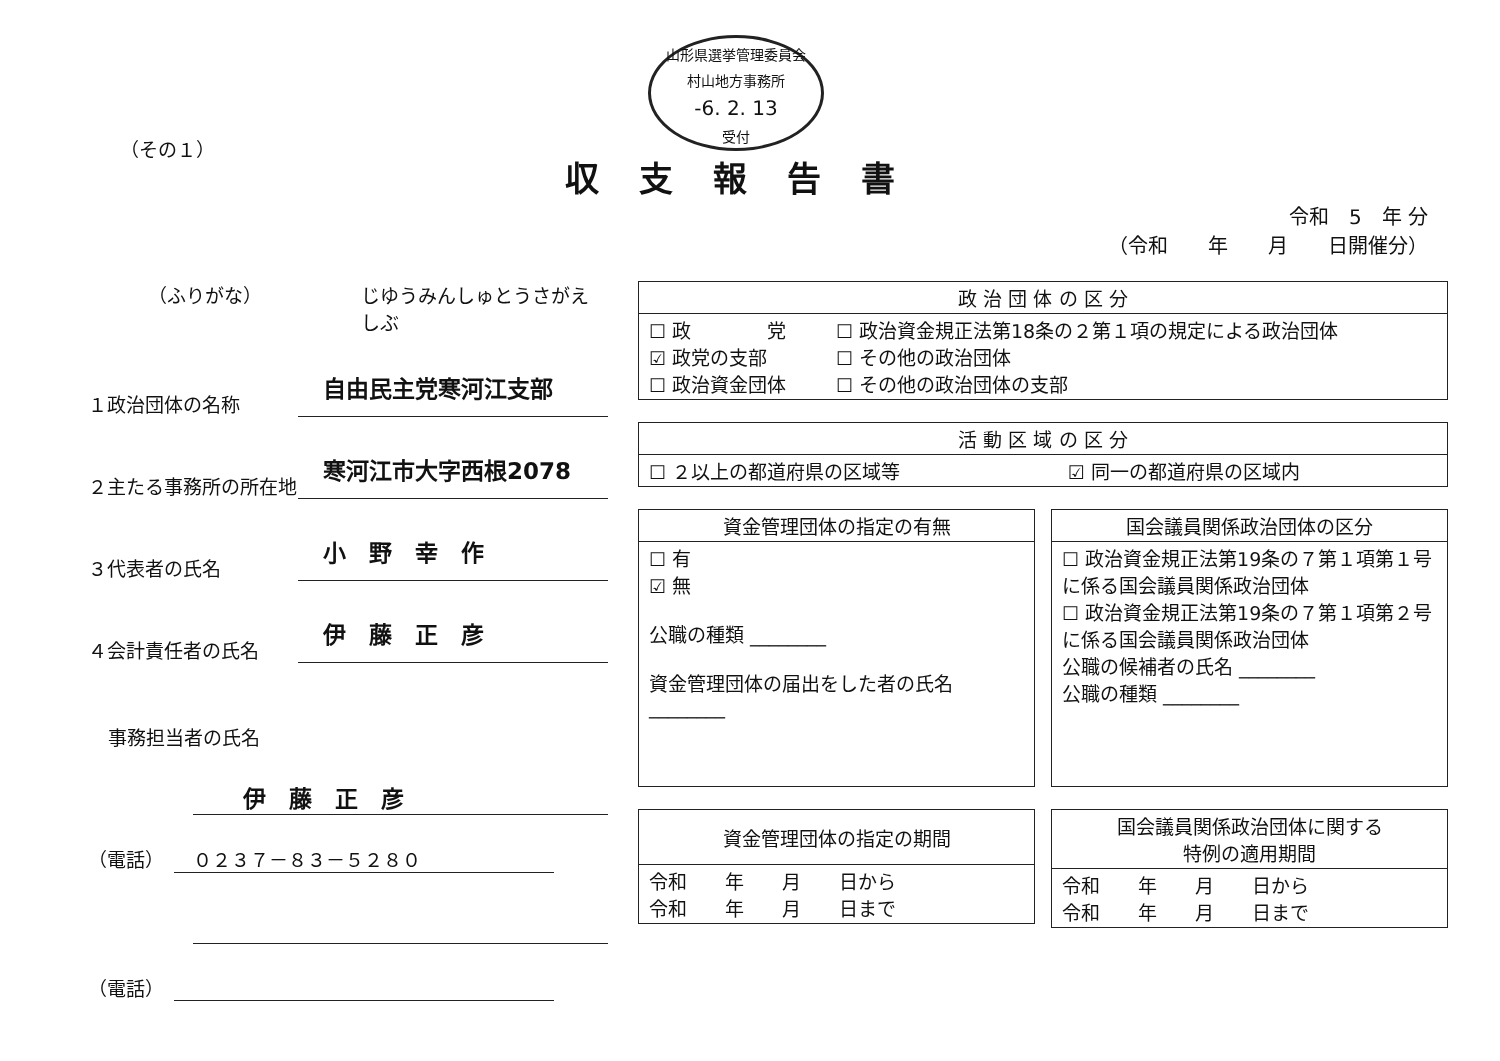山形県選挙管理委員会
村山地方事務所
-6. 2. 13
受付
（その１）
収支報告書
令和　5　年 分
（令和　　年　　月　　日開催分）
（ふりがな） じゆうみんしゅとうさがえしぶ
１政治団体の名称 自由民主党寒河江支部
２主たる事務所の所在地 寒河江市大字西根2078
３代表者の氏名 小　野　幸　作
４会計責任者の氏名 伊　藤　正　彦
事務担当者の氏名
伊　藤　正　彦
（電話）　　０２３７－８３－５２８０
（電話）　
| 政 治 団 体 の 区 分 | |
| --- | --- |
| ☐ 政 党 ☑ 政党の支部 ☐ 政治資金団体 | ☐ 政治資金規正法第18条の２第１項の規定による政治団体 ☐ その他の政治団体 ☐ その他の政治団体の支部 |
| 活 動 区 域 の 区 分 | |
| --- | --- |
| ☐ ２以上の都道府県の区域等 | ☑ 同一の都道府県の区域内 |
| 資金管理団体の指定の有無 |
| --- |
| ☐ 有 ☑ 無 公職の種類 ________ 資金管理団体の届出をした者の氏名 ________ |
| 国会議員関係政治団体の区分 |
| --- |
| ☐ 政治資金規正法第19条の７第１項第１号に係る国会議員関係政治団体 ☐ 政治資金規正法第19条の７第１項第２号に係る国会議員関係政治団体 公職の候補者の氏名 ________ 公職の種類 ________ |
| 資金管理団体の指定の期間 |
| --- |
| 令和 年 月 日から 令和 年 月 日まで |
| 国会議員関係政治団体に関する 特例の適用期間 |
| --- |
| 令和 年 月 日から 令和 年 月 日まで |